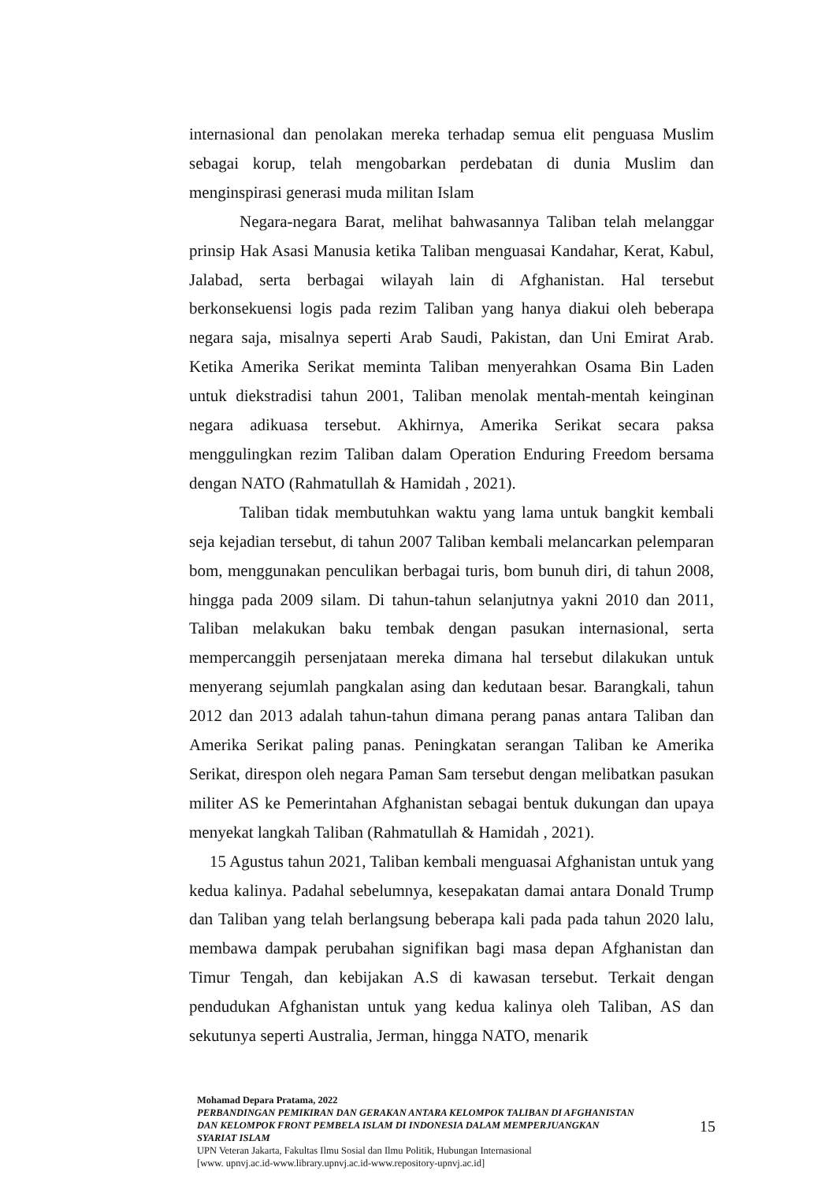internasional dan penolakan mereka terhadap semua elit penguasa Muslim sebagai korup, telah mengobarkan perdebatan di dunia Muslim dan menginspirasi generasi muda militan Islam
Negara-negara Barat, melihat bahwasannya Taliban telah melanggar prinsip Hak Asasi Manusia ketika Taliban menguasai Kandahar, Kerat, Kabul, Jalabad, serta berbagai wilayah lain di Afghanistan. Hal tersebut berkonsekuensi logis pada rezim Taliban yang hanya diakui oleh beberapa negara saja, misalnya seperti Arab Saudi, Pakistan, dan Uni Emirat Arab. Ketika Amerika Serikat meminta Taliban menyerahkan Osama Bin Laden untuk diekstradisi tahun 2001, Taliban menolak mentah-mentah keinginan negara adikuasa tersebut. Akhirnya, Amerika Serikat secara paksa menggulingkan rezim Taliban dalam Operation Enduring Freedom bersama dengan NATO (Rahmatullah & Hamidah , 2021).
Taliban tidak membutuhkan waktu yang lama untuk bangkit kembali seja kejadian tersebut, di tahun 2007 Taliban kembali melancarkan pelemparan bom, menggunakan penculikan berbagai turis, bom bunuh diri, di tahun 2008, hingga pada 2009 silam. Di tahun-tahun selanjutnya yakni 2010 dan 2011, Taliban melakukan baku tembak dengan pasukan internasional, serta mempercanggih persenjataan mereka dimana hal tersebut dilakukan untuk menyerang sejumlah pangkalan asing dan kedutaan besar. Barangkali, tahun 2012 dan 2013 adalah tahun-tahun dimana perang panas antara Taliban dan Amerika Serikat paling panas. Peningkatan serangan Taliban ke Amerika Serikat, direspon oleh negara Paman Sam tersebut dengan melibatkan pasukan militer AS ke Pemerintahan Afghanistan sebagai bentuk dukungan dan upaya menyekat langkah Taliban (Rahmatullah & Hamidah , 2021).
15 Agustus tahun 2021, Taliban kembali menguasai Afghanistan untuk yang kedua kalinya. Padahal sebelumnya, kesepakatan damai antara Donald Trump dan Taliban yang telah berlangsung beberapa kali pada pada tahun 2020 lalu, membawa dampak perubahan signifikan bagi masa depan Afghanistan dan Timur Tengah, dan kebijakan A.S di kawasan tersebut. Terkait dengan pendudukan Afghanistan untuk yang kedua kalinya oleh Taliban, AS dan sekutunya seperti Australia, Jerman, hingga NATO, menarik
Mohamad Depara Pratama, 2022
PERBANDINGAN PEMIKIRAN DAN GERAKAN ANTARA KELOMPOK TALIBAN DI AFGHANISTAN DAN KELOMPOK FRONT PEMBELA ISLAM DI INDONESIA DALAM MEMPERJUANGKAN SYARIAT ISLAM
UPN Veteran Jakarta, Fakultas Ilmu Sosial dan Ilmu Politik, Hubungan Internasional
[www. upnvj.ac.id-www.library.upnvj.ac.id-www.repository-upnvj.ac.id]
15